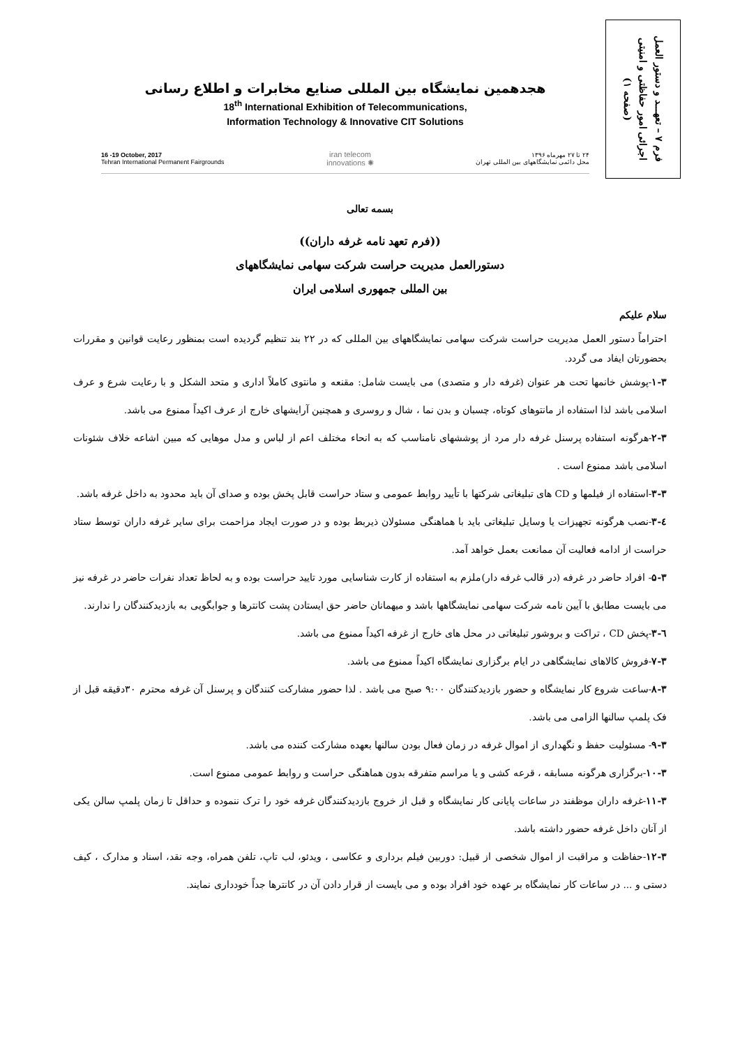فرم ۷ – تعهـــد و دستور العمل
اجرائی امور حفاظتی و امنیتی
(صفحه ۱)
هجدهمین نمایشگاه بین المللی صنایع مخابرات و اطلاع رسانی
18<sup>th</sup> International Exhibition of Telecommunications,
Information Technology & Innovative CIT Solutions
16 -19 October, 2017
Tehran International Permanent Fairgrounds
iran telecom
innovations ✺
۲۴ تا ۲۷ مهرماه ۱۳۹۶
محل دائمی نمایشگاههای بین المللی تهران
بسمه تعالی
((فرم تعهد نامه غرفه داران))
دستورالعمل مدیریت حراست شرکت سهامی نمایشگاههای
بین المللی جمهوری اسلامی ایران
سلام علیکم
احتراماً دستور العمل مدیریت حراست شرکت سهامی نمایشگاههای بین المللی که در ۲۲ بند تنظیم گردیده است بمنظور رعایت قوانین و مقررات بحضورتان ایفاد می گردد.
۱-۳-پوشش خانمها تحت هر عنوان (غرفه دار و متصدی) می بایست شامل: مقنعه و مانتوی کاملاً اداری و متحد الشکل و با رعایت شرع و عرف اسلامی باشد لذا استفاده از مانتوهای کوتاه، چسبان و بدن نما ، شال و روسری و همچنین آرایشهای خارج از عرف اکیداً ممنوع می باشد.
۲-۳-هرگونه استفاده پرسنل غرفه دار مرد از پوششهای نامناسب که به انحاء مختلف اعم از لباس و مدل موهایی که مبین اشاعه خلاف شئونات اسلامی باشد ممنوع است .
۳-۳-استفاده از فیلمها و CD های تبلیغاتی شرکتها با تأیید روابط عمومی و ستاد حراست قابل پخش بوده و صدای آن باید محدود به داخل غرفه باشد.
٤-۳-نصب هرگونه تجهیزات یا وسایل تبلیغاتی باید با هماهنگی مسئولان ذیربط بوده و در صورت ایجاد مزاحمت برای سایر غرفه داران توسط ستاد حراست از ادامه فعالیت آن ممانعت بعمل خواهد آمد.
۵-۳- افراد حاضر در غرفه (در قالب غرفه دار)ملزم به استفاده از کارت شناسایی مورد تایید حراست بوده و به لحاظ تعداد نفرات حاضر در غرفه نیز می بایست مطابق با آیین نامه شرکت سهامی نمایشگاهها باشد و میهمانان حاضر حق ایستادن پشت کانترها و جوابگویی به بازدیدکنندگان را ندارند.
٦-۳-پخش CD ، تراکت و بروشور تبلیغاتی در محل های خارج از غرفه اکیداً ممنوع می باشد.
۷-۳-فروش کالاهای نمایشگاهی در ایام برگزاری نمایشگاه اکیداً ممنوع می باشد.
۸-۳-ساعت شروع کار نمایشگاه و حضور بازدیدکنندگان ۹:۰۰ صبح می باشد . لذا حضور مشارکت کنندگان و پرسنل آن غرفه محترم ۳۰دقیقه قبل از فک پلمپ سالنها الزامی می باشد.
۹-۳- مسئولیت حفظ و نگهداری از اموال غرفه در زمان فعال بودن سالنها بعهده مشارکت کننده می باشد.
۱۰-۳-برگزاری هرگونه مسابقه ، قرعه کشی و یا مراسم متفرقه بدون هماهنگی حراست و روابط عمومی ممنوع است.
۱۱-۳-غرفه داران موظفند در ساعات پایانی کار نمایشگاه و قبل از خروج بازدیدکنندگان غرفه خود را ترک ننموده و حداقل تا زمان پلمپ سالن یکی از آنان داخل غرفه حضور داشته باشد.
۱۲-۳-حفاظت و مراقبت از اموال شخصی از قبیل: دوربین فیلم برداری و عکاسی ، ویدئو، لب تاپ، تلفن همراه، وجه نقد، اسناد و مدارک ، کیف دستی و ... در ساعات کار نمایشگاه بر عهده خود افراد بوده و می بایست از قرار دادن آن در کانترها جداً خودداری نمایند.